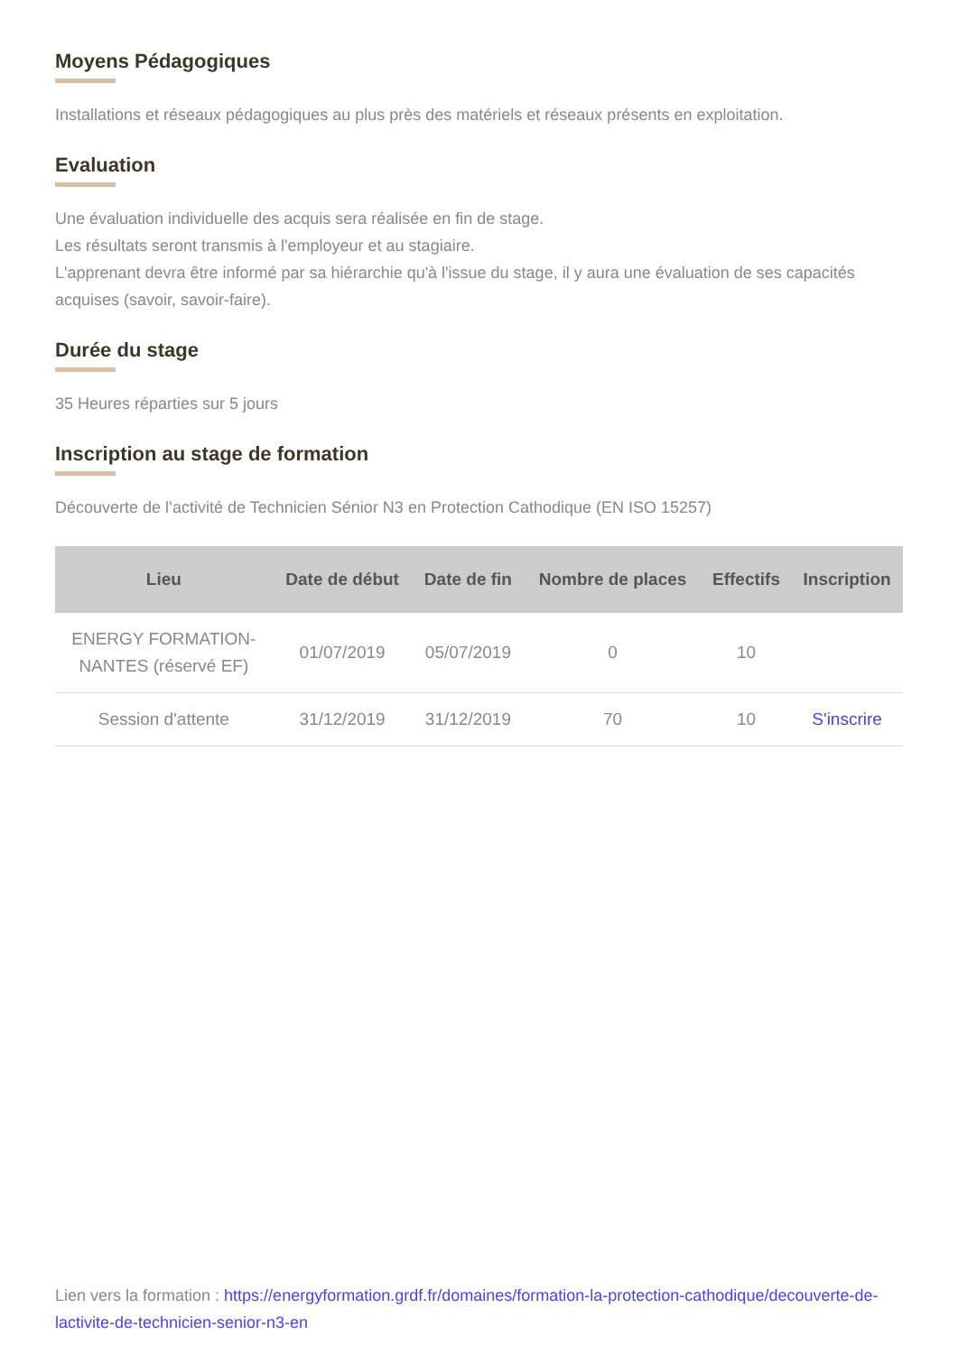Moyens Pédagogiques
Installations et réseaux pédagogiques au plus près des matériels et réseaux présents en exploitation.
Evaluation
Une évaluation individuelle des acquis sera réalisée en fin de stage.
Les résultats seront transmis à l'employeur et au stagiaire.
L'apprenant devra être informé par sa hiérarchie qu'à l'issue du stage, il y aura une évaluation de ses capacités acquises (savoir, savoir-faire).
Durée du stage
35 Heures réparties sur 5 jours
Inscription au stage de formation
Découverte de l’activité de Technicien Sénior N3 en Protection Cathodique (EN ISO 15257)
| Lieu | Date de début | Date de fin | Nombre de places | Effectifs | Inscription |
| --- | --- | --- | --- | --- | --- |
| ENERGY FORMATION- NANTES (réservé EF) | 01/07/2019 | 05/07/2019 | 0 | 10 | |
| Session d'attente | 31/12/2019 | 31/12/2019 | 70 | 10 | S'inscrire |
Lien vers la formation : https://energyformation.grdf.fr/domaines/formation-la-protection-cathodique/decouverte-de-lactivite-de-technicien-senior-n3-en